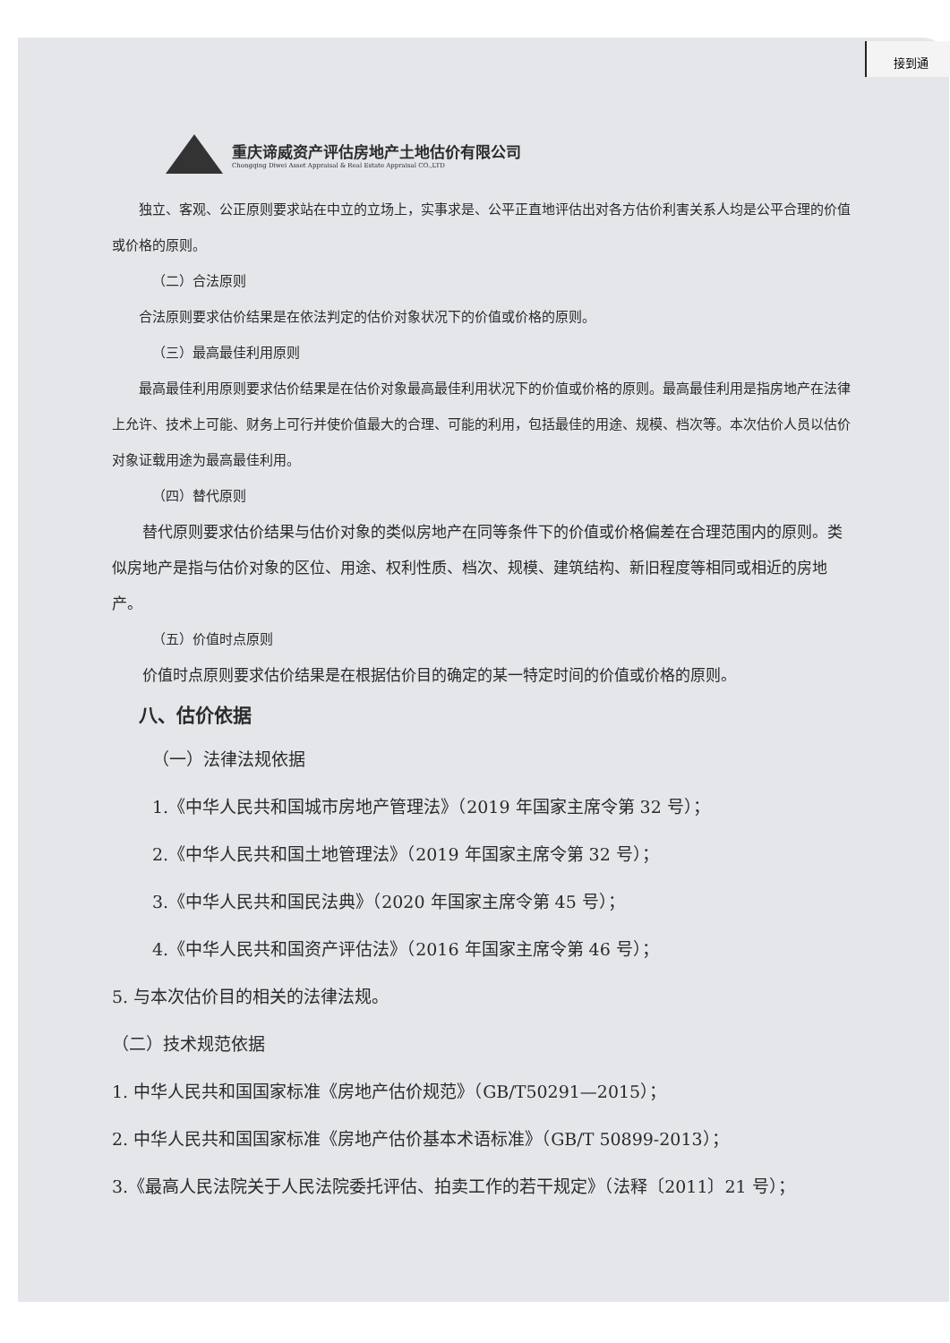接到通
重庆谛威资产评估房地产土地估价有限公司
Chongqing Diwei Asset Appraisal & Real Estate Appraisal CO.,LTD
独立、客观、公正原则要求站在中立的立场上，实事求是、公平正直地评估出对各方估价利害关系人均是公平合理的价值或价格的原则。
（二）合法原则
合法原则要求估价结果是在依法判定的估价对象状况下的价值或价格的原则。
（三）最高最佳利用原则
最高最佳利用原则要求估价结果是在估价对象最高最佳利用状况下的价值或价格的原则。最高最佳利用是指房地产在法律上允许、技术上可能、财务上可行并使价值最大的合理、可能的利用，包括最佳的用途、规模、档次等。本次估价人员以估价对象证载用途为最高最佳利用。
（四）替代原则
替代原则要求估价结果与估价对象的类似房地产在同等条件下的价值或价格偏差在合理范围内的原则。类似房地产是指与估价对象的区位、用途、权利性质、档次、规模、建筑结构、新旧程度等相同或相近的房地产。
（五）价值时点原则
价值时点原则要求估价结果是在根据估价目的确定的某一特定时间的价值或价格的原则。
八、估价依据
（一）法律法规依据
1.《中华人民共和国城市房地产管理法》（2019 年国家主席令第 32 号）；
2.《中华人民共和国土地管理法》（2019 年国家主席令第 32 号）；
3.《中华人民共和国民法典》（2020 年国家主席令第 45 号）；
4.《中华人民共和国资产评估法》（2016 年国家主席令第 46 号）；
5. 与本次估价目的相关的法律法规。
（二）技术规范依据
1. 中华人民共和国国家标准《房地产估价规范》（GB/T50291—2015）；
2. 中华人民共和国国家标准《房地产估价基本术语标准》（GB/T 50899-2013）；
3.《最高人民法院关于人民法院委托评估、拍卖工作的若干规定》（法释〔2011〕21 号）；